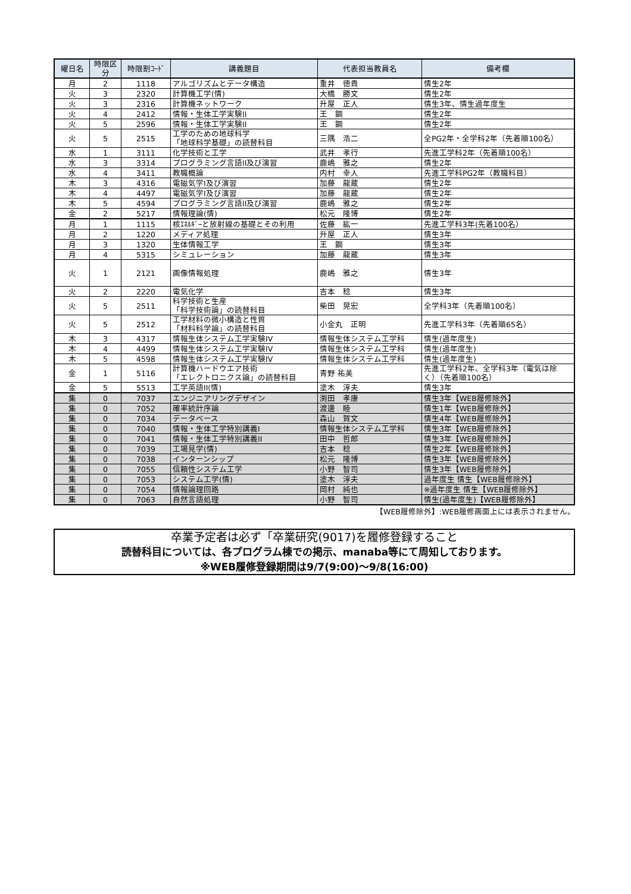| 曜日名 | 時限区分 | 時限割ｺｰﾄﾞ | 講義題目 | 代表担当教員名 | 備考欄 |
| --- | --- | --- | --- | --- | --- |
| 月 | 2 | 1118 | アルゴリズムとデータ構造 | 重井 徳貴 | 情生2年 |
| 火 | 3 | 2320 | 計算機工学(情) | 大橋 勝文 | 情生2年 |
| 火 | 3 | 2316 | 計算機ネットワーク | 升屋 正人 | 情生3年、情生過年度生 |
| 火 | 4 | 2412 | 情報・生体工学実験II | 王 鋼 | 情生2年 |
| 火 | 5 | 2596 | 情報・生体工学実験II | 王 鋼 | 情生2年 |
| 火 | 5 | 2515 | 工学のための地球科学 「地球科学基礎」の読替科目 | 三隅 浩二 | 全PG2年・全学科2年（先着順100名） |
| 水 | 1 | 3111 | 化学技術と工学 | 武井 孝行 | 先進工学科2年（先着順100名） |
| 水 | 3 | 3314 | プログラミング言語II及び演習 | 鹿嶋 雅之 | 情生2年 |
| 水 | 4 | 3411 | 教職概論 | 内村 幸人 | 先進工学科PG2年（教職科目） |
| 木 | 3 | 4316 | 電磁気学I及び演習 | 加藤 龍蔵 | 情生2年 |
| 木 | 4 | 4497 | 電磁気学I及び演習 | 加藤 龍蔵 | 情生2年 |
| 木 | 5 | 4594 | プログラミング言語II及び演習 | 鹿嶋 雅之 | 情生2年 |
| 金 | 2 | 5217 | 情報理論(情) | 松元 隆博 | 情生2年 |
| 月 | 1 | 1115 | 核ｴﾈﾙｷﾞｰと放射線の基礎とその利用 | 佐藤 紘一 | 先進工学科3年(先着100名） |
| 月 | 2 | 1220 | メディア処理 | 升屋 正人 | 情生3年 |
| 月 | 3 | 1320 | 生体情報工学 | 王 鋼 | 情生3年 |
| 月 | 4 | 5315 | シミュレーション | 加藤 龍蔵 | 情生3年 |
| 火 | 1 | 2121 | 画像情報処理 | 鹿嶋 雅之 | 情生3年 |
| 火 | 2 | 2220 | 電気化学 | 吉本 稔 | 情生3年 |
| 火 | 5 | 2511 | 科学技術と生産 「科学技術論」の読替科目 | 柴田 晃宏 | 全学科3年（先着順100名） |
| 火 | 5 | 2512 | 工学材料の微小構造と性質 「材料科学論」の読替科目 | 小金丸 正明 | 先進工学科3年（先着順65名） |
| 木 | 3 | 4317 | 情報生体システム工学実験IV | 情報生体システム工学科 | 情生(過年度生) |
| 木 | 4 | 4499 | 情報生体システム工学実験IV | 情報生体システム工学科 | 情生(過年度生) |
| 木 | 5 | 4598 | 情報生体システム工学実験IV | 情報生体システム工学科 | 情生(過年度生) |
| 金 | 1 | 5116 | 計算機ハードウエア技術 「エレクトロニクス論」の読替科目 | 青野 祐美 | 先進工学科2年、全学科3年（電気は除く）（先着順100名） |
| 金 | 5 | 5513 | 工学英語II(情) | 塗木 淳夫 | 情生3年 |
| 集 | 0 | 7037 | エンジニアリングデザイン | 渕田 孝康 | 情生3年【WEB履修除外】 |
| 集 | 0 | 7052 | 確率統計序論 | 渡邊 睦 | 情生1年【WEB履修除外】 |
| 集 | 0 | 7034 | データベース | 森山 賀文 | 情生4年【WEB履修除外】 |
| 集 | 0 | 7040 | 情報・生体工学特別講義I | 情報生体システム工学科 | 情生3年【WEB履修除外】 |
| 集 | 0 | 7041 | 情報・生体工学特別講義II | 田中 哲郎 | 情生3年【WEB履修除外】 |
| 集 | 0 | 7039 | 工場見学(情) | 吉本 稔 | 情生2年【WEB履修除外】 |
| 集 | 0 | 7038 | インターンシップ | 松元 隆博 | 情生3年【WEB履修除外】 |
| 集 | 0 | 7055 | 信頼性システム工学 | 小野 智司 | 情生3年【WEB履修除外】 |
| 集 | 0 | 7053 | システム工学(情) | 塗木 淳夫 | 過年度生 情生【WEB履修除外】 |
| 集 | 0 | 7054 | 情報論理回路 | 岡村 純也 | ※過年度生 情生【WEB履修除外】 |
| 集 | 0 | 7063 | 自然言語処理 | 小野 智司 | 情生(過年度生)【WEB履修除外】 |
【WEB履修除外】:WEB履修画面上には表示されません。
卒業予定者は必ず「卒業研究(9017)を履修登録すること
読替科目については、各プログラム棟での掲示、manaba等にて周知しております。
※WEB履修登録期間は9/7(9:00)～9/8(16:00)